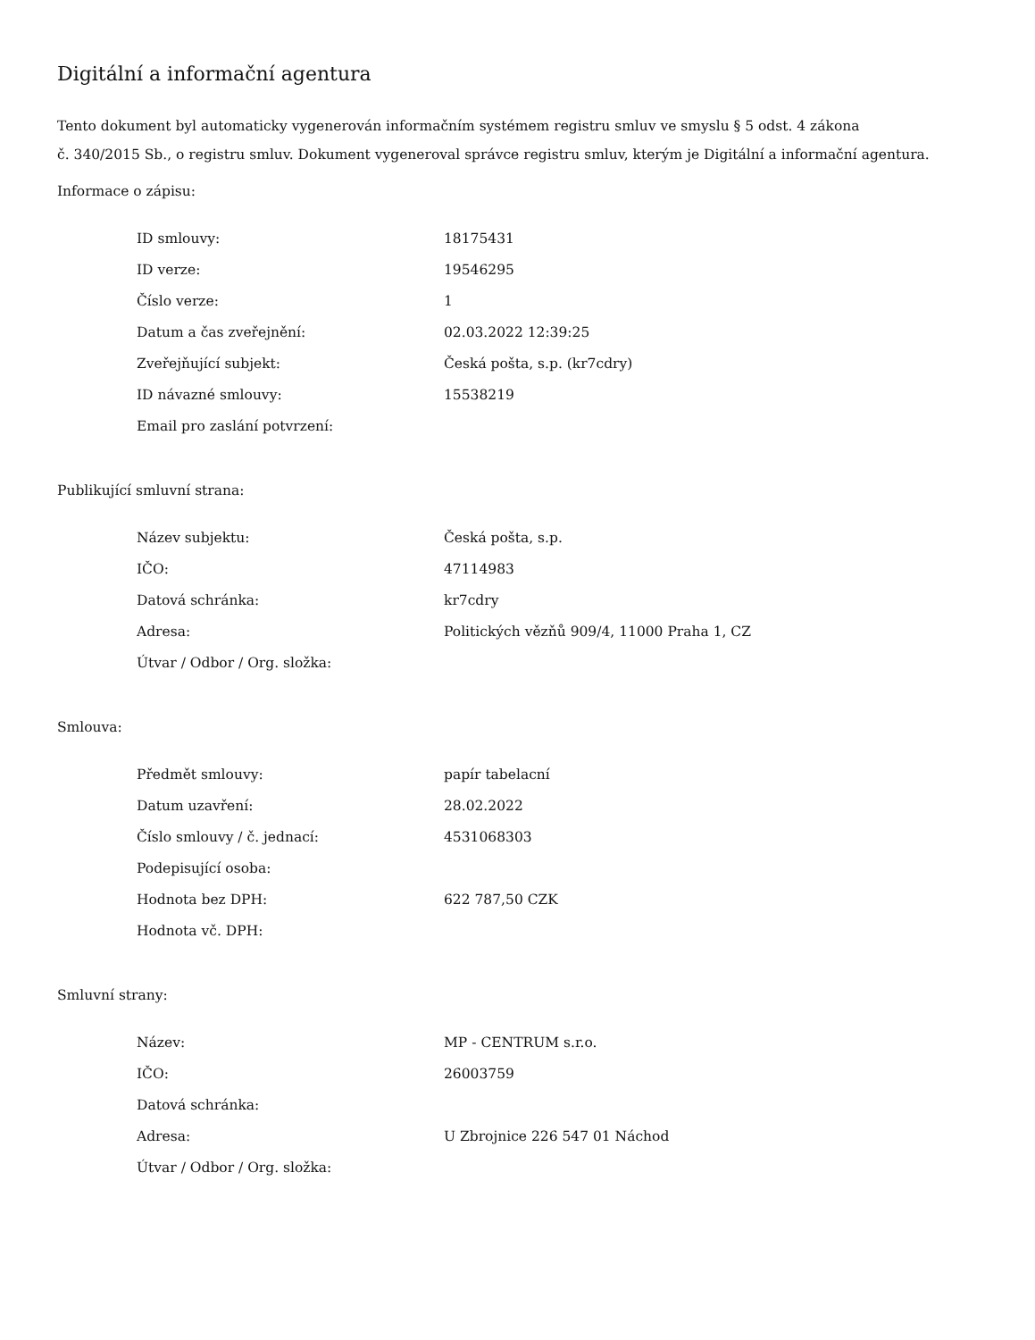Digitální a informační agentura
Tento dokument byl automaticky vygenerován informačním systémem registru smluv ve smyslu § 5 odst. 4 zákona
č. 340/2015 Sb., o registru smluv. Dokument vygeneroval správce registru smluv, kterým je Digitální a informační agentura.
Informace o zápisu:
| ID smlouvy: | 18175431 |
| ID verze: | 19546295 |
| Číslo verze: | 1 |
| Datum a čas zveřejnění: | 02.03.2022 12:39:25 |
| Zveřejňující subjekt: | Česká pošta, s.p. (kr7cdry) |
| ID návazné smlouvy: | 15538219 |
| Email pro zaslání potvrzení: | |
Publikující smluvní strana:
| Název subjektu: | Česká pošta, s.p. |
| IČO: | 47114983 |
| Datová schránka: | kr7cdry |
| Adresa: | Politických vězňů 909/4, 11000 Praha 1, CZ |
| Útvar / Odbor / Org. složka: | |
Smlouva:
| Předmět smlouvy: | papír tabelacní |
| Datum uzavření: | 28.02.2022 |
| Číslo smlouvy / č. jednací: | 4531068303 |
| Podepisující osoba: | |
| Hodnota bez DPH: | 622 787,50 CZK |
| Hodnota vč. DPH: | |
Smluvní strany:
| Název: | MP - CENTRUM s.r.o. |
| IČO: | 26003759 |
| Datová schránka: | |
| Adresa: | U Zbrojnice 226 547 01 Náchod |
| Útvar / Odbor / Org. složka: | |